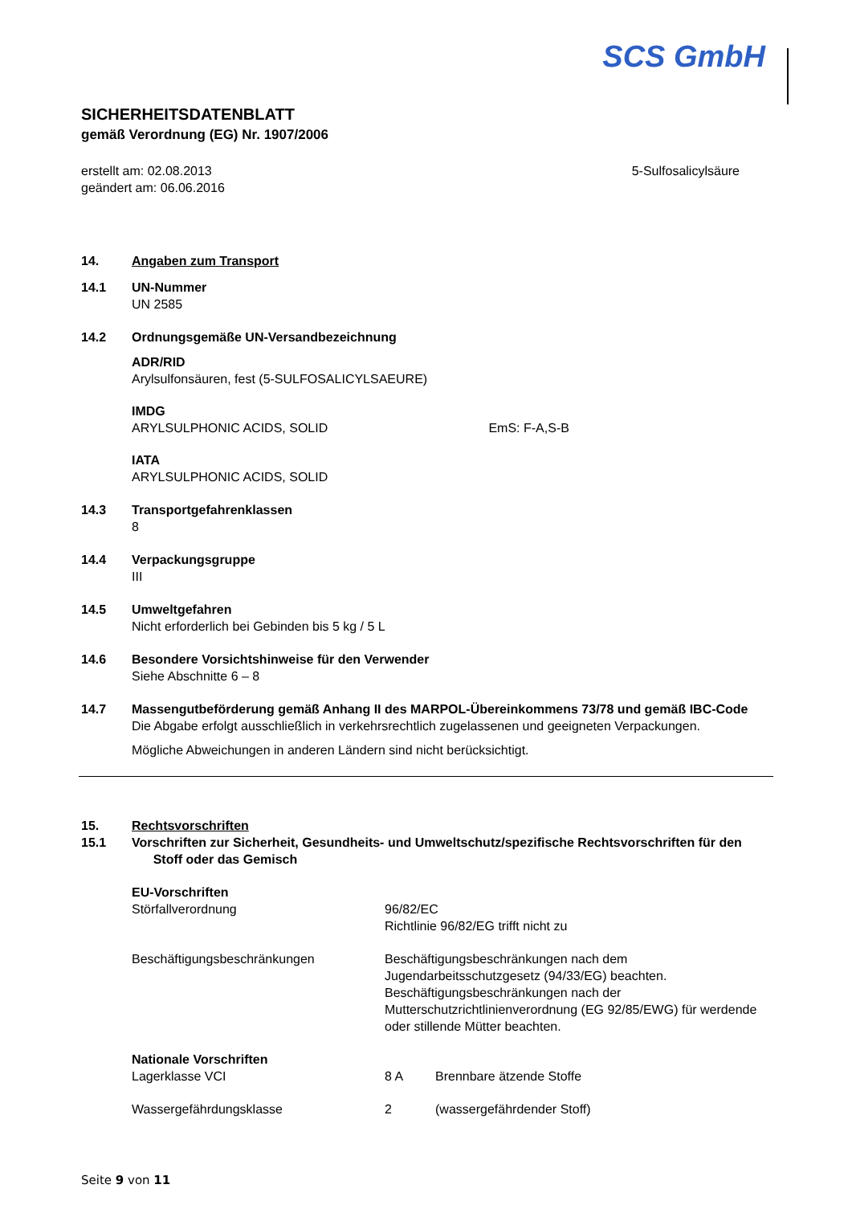SCS GmbH
SICHERHEITSDATENBLATT
gemäß Verordnung (EG) Nr. 1907/2006
erstellt am: 02.08.2013
geändert am: 06.06.2016
5-Sulfosalicylsäure
14. Angaben zum Transport
14.1 UN-Nummer
UN 2585
14.2 Ordnungsgemäße UN-Versandbezeichnung
ADR/RID
Arylsulfonsäuren, fest (5-SULFOSALICYLSAEURE)
IMDG
ARYLSULPHONIC ACIDS, SOLID EmS: F-A,S-B
IATA
ARYLSULPHONIC ACIDS, SOLID
14.3 Transportgefahrenklassen
8
14.4 Verpackungsgruppe
III
14.5 Umweltgefahren
Nicht erforderlich bei Gebinden bis 5 kg / 5 L
14.6 Besondere Vorsichtshinweise für den Verwender
Siehe Abschnitte 6 – 8
14.7 Massengutbeförderung gemäß Anhang II des MARPOL-Übereinkommens 73/78 und gemäß IBC-Code
Die Abgabe erfolgt ausschließlich in verkehrsrechtlich zugelassenen und geeigneten Verpackungen.
Mögliche Abweichungen in anderen Ländern sind nicht berücksichtigt.
15. Rechtsvorschriften
15.1 Vorschriften zur Sicherheit, Gesundheits- und Umweltschutz/spezifische Rechtsvorschriften für den Stoff oder das Gemisch
EU-Vorschriften
Störfallverordnung
96/82/EC
Richtlinie 96/82/EG trifft nicht zu
Beschäftigungsbeschränkungen
Beschäftigungsbeschränkungen nach dem Jugendarbeitsschutzgesetz (94/33/EG) beachten. Beschäftigungsbeschränkungen nach der Mutterschutzrichtlinienverordnung (EG 92/85/EWG) für werdende oder stillende Mütter beachten.
Nationale Vorschriften
Lagerklasse VCI
8 A
Brennbare ätzende Stoffe
Wassergefährdungsklasse
2
(wassergefährdender Stoff)
Seite 9 von 11